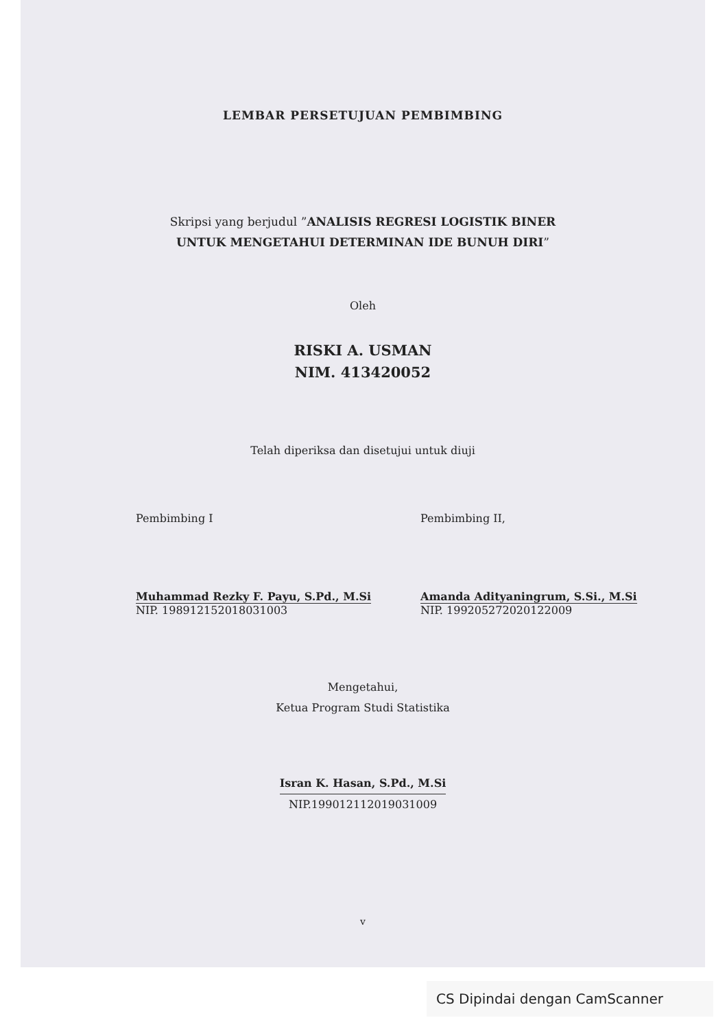LEMBAR PERSETUJUAN PEMBIMBING
Skripsi yang berjudul ”ANALISIS REGRESI LOGISTIK BINER
UNTUK MENGETAHUI DETERMINAN IDE BUNUH DIRI”
Oleh
RISKI A. USMAN
NIM. 413420052
Telah diperiksa dan disetujui untuk diuji
Pembimbing I
Muhammad Rezky F. Payu, S.Pd., M.Si
NIP. 198912152018031003
Pembimbing II,
Amanda Adityaningrum, S.Si., M.Si
NIP. 199205272020122009
Mengetahui,
Ketua Program Studi Statistika
Isran K. Hasan, S.Pd., M.Si
NIP.199012112019031009
v
CS Dipindai dengan CamScanner